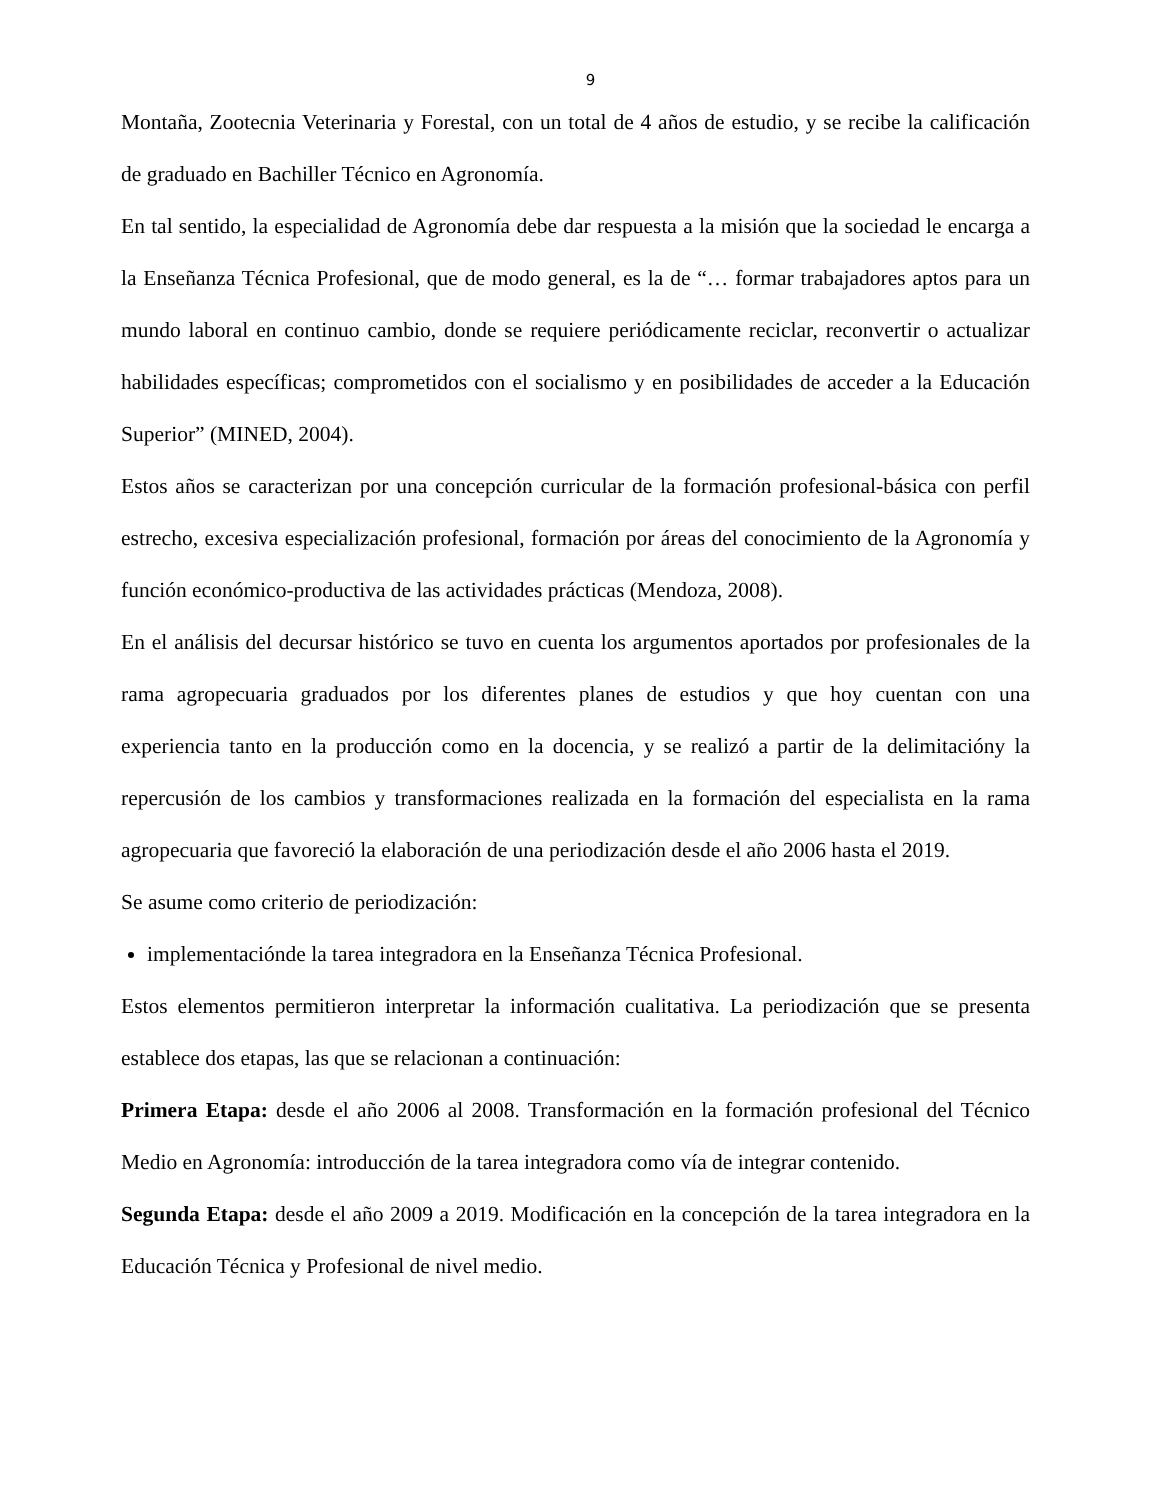9
Montaña, Zootecnia Veterinaria y Forestal, con un total de 4 años de estudio, y se recibe la calificación de graduado en Bachiller Técnico en Agronomía.
En tal sentido, la especialidad de Agronomía debe dar respuesta a la misión que la sociedad le encarga a la Enseñanza Técnica Profesional, que de modo general, es la de “… formar trabajadores aptos para un mundo laboral en continuo cambio, donde se requiere periódicamente reciclar, reconvertir o actualizar habilidades específicas; comprometidos con el socialismo y en posibilidades de acceder a la Educación Superior” (MINED, 2004).
Estos años se caracterizan por una concepción curricular de la formación profesional-básica con perfil estrecho, excesiva especialización profesional, formación por áreas del conocimiento de la Agronomía y función económico-productiva de las actividades prácticas (Mendoza, 2008).
En el análisis del decursar histórico se tuvo en cuenta los argumentos aportados por profesionales de la rama agropecuaria graduados por los diferentes planes de estudios y que hoy cuentan con una experiencia tanto en la producción como en la docencia, y se realizó a partir de la delimitacióny la repercusión de los cambios y transformaciones realizada en la formación del especialista en la rama agropecuaria que favoreció la elaboración de una periodización desde el año 2006 hasta el 2019.
Se asume como criterio de periodización:
implementaciónde la tarea integradora en la Enseñanza Técnica Profesional.
Estos elementos permitieron interpretar la información cualitativa. La periodización que se presenta establece dos etapas, las que se relacionan a continuación:
Primera Etapa: desde el año 2006 al 2008. Transformación en la formación profesional del Técnico Medio en Agronomía: introducción de la tarea integradora como vía de integrar contenido.
Segunda Etapa: desde el año 2009 a 2019. Modificación en la concepción de la tarea integradora en la Educación Técnica y Profesional de nivel medio.